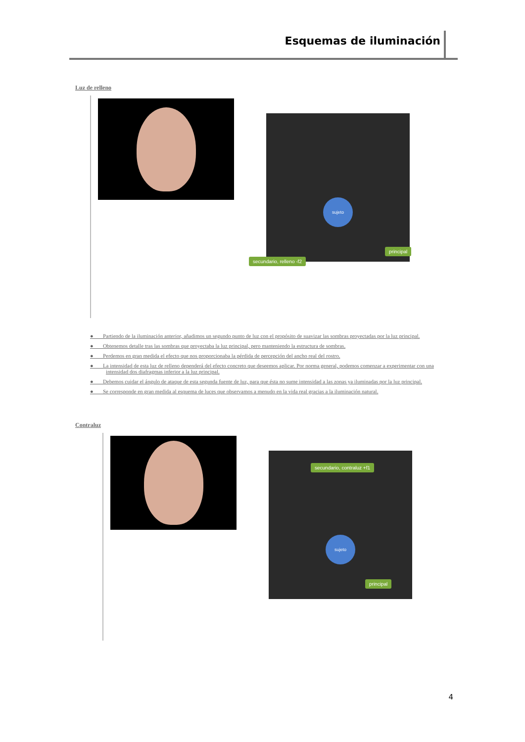Esquemas de iluminación
Luz de relleno
sujeto
secundario, relleno -f2
principal
● Partiendo de la iluminación anterior, añadimos un segundo punto de luz con el propósito de suavizar las sombras proyectadas por la luz principal.
● Obtenemos detalle tras las sombras que proyectaba la luz principal, pero manteniendo la estructura de sombras.
● Perdemos en gran medida el efecto que nos proporcionaba la pérdida de percepción del ancho real del rostro.
● La intensidad de esta luz de relleno dependerá del efecto concreto que deseemos aplicar. Por norma general, podemos comenzar a experimentar con una intensidad dos diafragmas inferior a la luz principal.
● Debemos cuidar el ángulo de ataque de esta segunda fuente de luz, para que ésta no sume intensidad a las zonas ya iluminadas por la luz principal.
● Se corresponde en gran medida al esquema de luces que observamos a menudo en la vida real gracias a la iluminación natural.
Contraluz
secundario, contraluz +f1
sujeto
principal
4